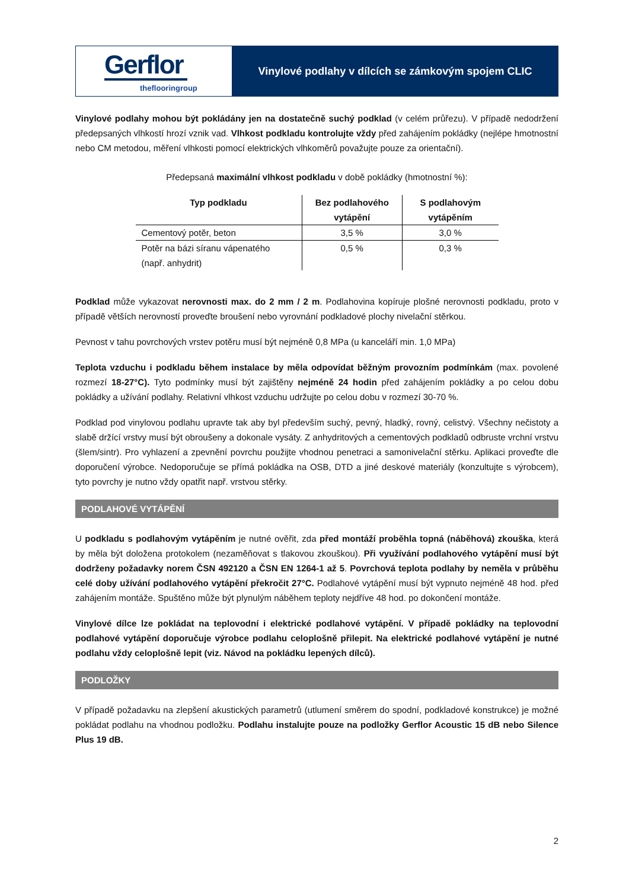Gerflor
theflooringroup
Vinylové podlahy v dílcích se zámkovým spojem CLIC
Vinylové podlahy mohou být pokládány jen na dostatečně suchý podklad (v celém průřezu). V případě nedodržení předepsaných vlhkostí hrozí vznik vad. Vlhkost podkladu kontrolujte vždy před zahájením pokládky (nejlépe hmotnostní nebo CM metodou, měření vlhkosti pomocí elektrických vlhkoměrů považujte pouze za orientační).
Předepsaná maximální vlhkost podkladu v době pokládky (hmotnostní %):
| Typ podkladu | Bez podlahového vytápění | S podlahovým vytápěním |
| --- | --- | --- |
| Cementový potěr, beton | 3,5 % | 3,0 % |
| Potěr na bázi síranu vápenatého (např. anhydrit) | 0,5 % | 0,3 % |
Podklad může vykazovat nerovnosti max. do 2 mm / 2 m. Podlahovina kopíruje plošné nerovnosti podkladu, proto v případě větších nerovností proveďte broušení nebo vyrovnání podkladové plochy nivelační stěrkou.
Pevnost v tahu povrchových vrstev potěru musí být nejméně 0,8 MPa (u kanceláří min. 1,0 MPa)
Teplota vzduchu i podkladu během instalace by měla odpovídat běžným provozním podmínkám (max. povolené rozmezí 18-27°C). Tyto podmínky musí být zajištěny nejméně 24 hodin před zahájením pokládky a po celou dobu pokládky a užívání podlahy. Relativní vlhkost vzduchu udržujte po celou dobu v rozmezí 30-70 %.
Podklad pod vinylovou podlahu upravte tak aby byl především suchý, pevný, hladký, rovný, celistvý. Všechny nečistoty a slabě držící vrstvy musí být obroušeny a dokonale vysáty. Z anhydritových a cementových podkladů odbruste vrchní vrstvu (šlem/sintr). Pro vyhlazení a zpevnění povrchu použijte vhodnou penetraci a samonivelační stěrku. Aplikaci proveďte dle doporučení výrobce. Nedoporučuje se přímá pokládka na OSB, DTD a jiné deskové materiály (konzultujte s výrobcem), tyto povrchy je nutno vždy opatřit např. vrstvou stěrky.
PODLAHOVÉ VYTÁPĚNÍ
U podkladu s podlahovým vytápěním je nutné ověřit, zda před montáží proběhla topná (náběhová) zkouška, která by měla být doložena protokolem (nezaměňovat s tlakovou zkouškou). Při využívání podlahového vytápění musí být dodrženy požadavky norem ČSN 492120 a ČSN EN 1264-1 až 5. Povrchová teplota podlahy by neměla v průběhu celé doby užívání podlahového vytápění překročit 27°C. Podlahové vytápění musí být vypnuto nejméně 48 hod. před zahájením montáže. Spuštěno může být plynulým náběhem teploty nejdříve 48 hod. po dokončení montáže.
Vinylové dílce lze pokládat na teplovodní i elektrické podlahové vytápění. V případě pokládky na teplovodní podlahové vytápění doporučuje výrobce podlahu celoplošně přilepit. Na elektrické podlahové vytápění je nutné podlahu vždy celoplošně lepit (viz. Návod na pokládku lepených dílců).
PODLOŽKY
V případě požadavku na zlepšení akustických parametrů (utlumení směrem do spodní, podkladové konstrukce) je možné pokládat podlahu na vhodnou podložku. Podlahu instalujte pouze na podložky Gerflor Acoustic 15 dB nebo Silence Plus 19 dB.
2